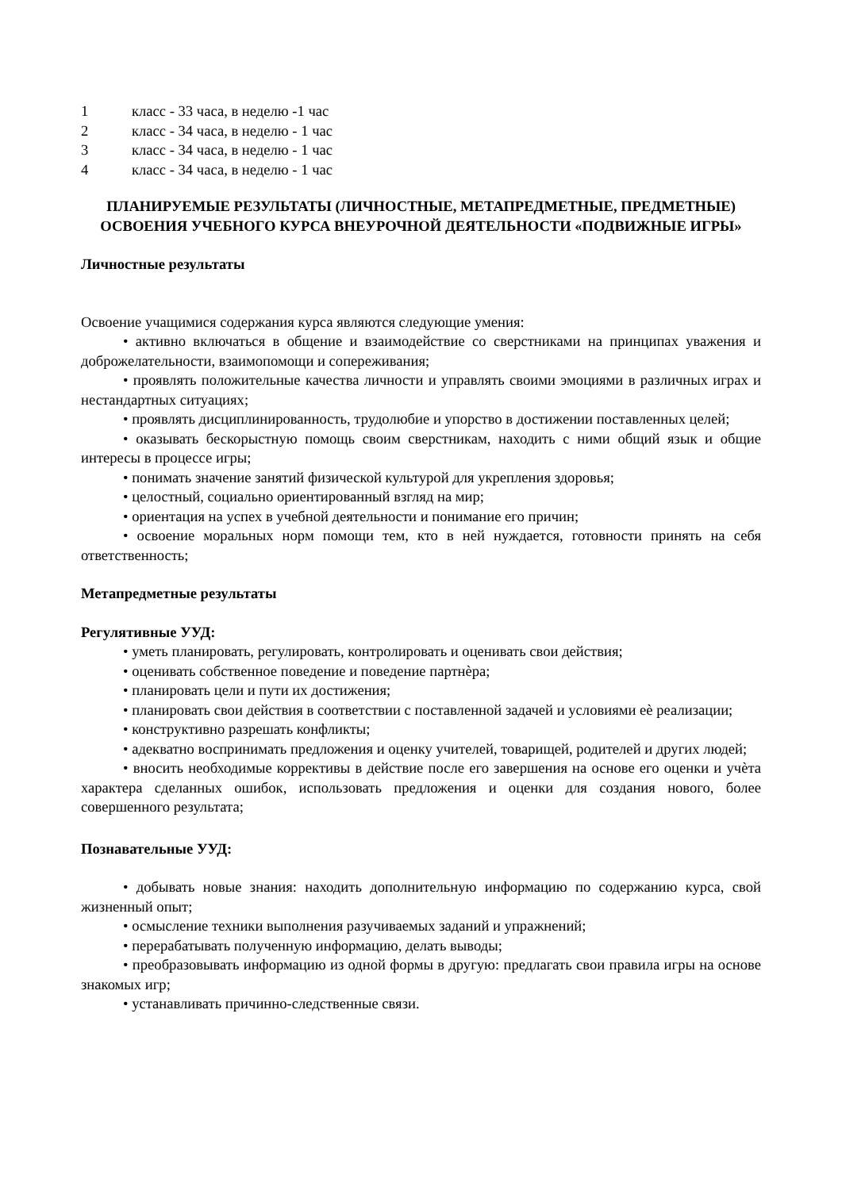1 класс - 33 часа, в неделю -1 час
2 класс - 34 часа, в неделю - 1 час
3 класс - 34 часа, в неделю - 1 час
4 класс - 34 часа, в неделю - 1 час
ПЛАНИРУЕМЫЕ РЕЗУЛЬТАТЫ (ЛИЧНОСТНЫЕ, МЕТАПРЕДМЕТНЫЕ, ПРЕДМЕТНЫЕ) ОСВОЕНИЯ УЧЕБНОГО КУРСА ВНЕУРОЧНОЙ ДЕЯТЕЛЬНОСТИ «ПОДВИЖНЫЕ ИГРЫ»
Личностные результаты
Освоение учащимися содержания курса являются следующие умения:
• активно включаться в общение и взаимодействие со сверстниками на принципах уважения и доброжелательности, взаимопомощи и сопереживания;
• проявлять положительные качества личности и управлять своими эмоциями в различных играх и нестандартных ситуациях;
• проявлять дисциплинированность, трудолюбие и упорство в достижении поставленных целей;
• оказывать бескорыстную помощь своим сверстникам, находить с ними общий язык и общие интересы в процессе игры;
• понимать значение занятий физической культурой для укрепления здоровья;
• целостный, социально ориентированный взгляд на мир;
• ориентация на успех в учебной деятельности и понимание его причин;
• освоение моральных норм помощи тем, кто в ней нуждается, готовности принять на себя ответственность;
Метапредметные результаты
Регулятивные УУД:
• уметь планировать, регулировать, контролировать и оценивать свои действия;
• оценивать собственное поведение и поведение партнѐра;
• планировать цели и пути их достижения;
• планировать свои действия в соответствии с поставленной задачей и условиями еѐ реализации;
• конструктивно разрешать конфликты;
• адекватно воспринимать предложения и оценку учителей, товарищей, родителей и других людей;
• вносить необходимые коррективы в действие после его завершения на основе его оценки и учѐта характера сделанных ошибок, использовать предложения и оценки для создания нового, более совершенного результата;
Познавательные УУД:
• добывать новые знания: находить дополнительную информацию по содержанию курса, свой жизненный опыт;
• осмысление техники выполнения разучиваемых заданий и упражнений;
• перерабатывать полученную информацию, делать выводы;
• преобразовывать информацию из одной формы в другую: предлагать свои правила игры на основе знакомых игр;
• устанавливать причинно-следственные связи.